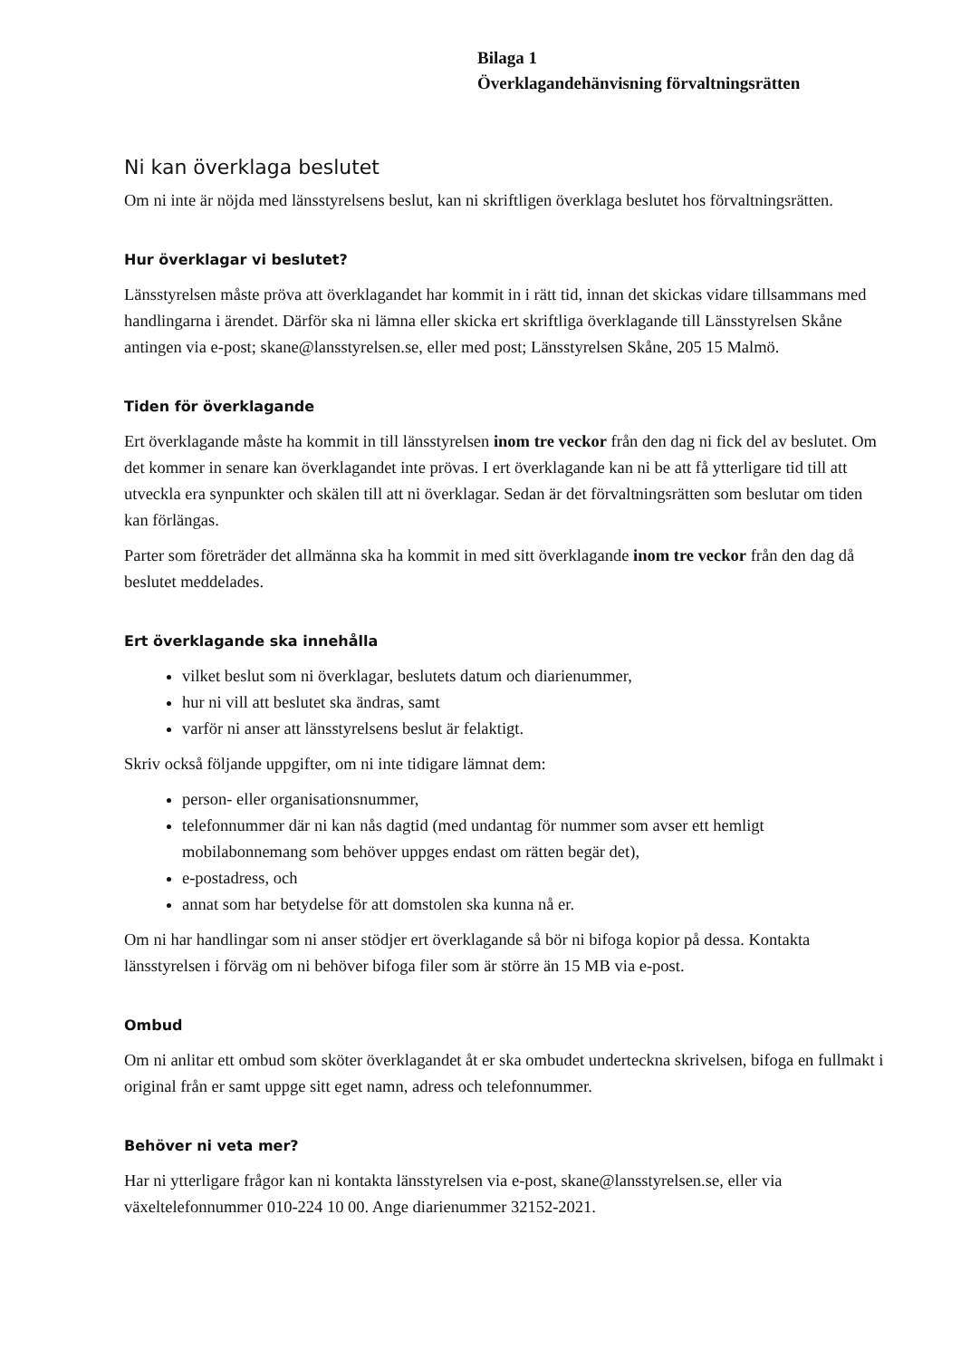Bilaga 1
Överklagandehänvisning förvaltningsrätten
Ni kan överklaga beslutet
Om ni inte är nöjda med länsstyrelsens beslut, kan ni skriftligen överklaga beslutet hos förvaltningsrätten.
Hur överklagar vi beslutet?
Länsstyrelsen måste pröva att överklagandet har kommit in i rätt tid, innan det skickas vidare tillsammans med handlingarna i ärendet. Därför ska ni lämna eller skicka ert skriftliga överklagande till Länsstyrelsen Skåne antingen via e-post; skane@lansstyrelsen.se, eller med post; Länsstyrelsen Skåne, 205 15 Malmö.
Tiden för överklagande
Ert överklagande måste ha kommit in till länsstyrelsen inom tre veckor från den dag ni fick del av beslutet. Om det kommer in senare kan överklagandet inte prövas. I ert överklagande kan ni be att få ytterligare tid till att utveckla era synpunkter och skälen till att ni överklagar. Sedan är det förvaltningsrätten som beslutar om tiden kan förlängas.
Parter som företräder det allmänna ska ha kommit in med sitt överklagande inom tre veckor från den dag då beslutet meddelades.
Ert överklagande ska innehålla
vilket beslut som ni överklagar, beslutets datum och diarienummer,
hur ni vill att beslutet ska ändras, samt
varför ni anser att länsstyrelsens beslut är felaktigt.
Skriv också följande uppgifter, om ni inte tidigare lämnat dem:
person- eller organisationsnummer,
telefonnummer där ni kan nås dagtid (med undantag för nummer som avser ett hemligt mobilabonnemang som behöver uppges endast om rätten begär det),
e-postadress, och
annat som har betydelse för att domstolen ska kunna nå er.
Om ni har handlingar som ni anser stödjer ert överklagande så bör ni bifoga kopior på dessa. Kontakta länsstyrelsen i förväg om ni behöver bifoga filer som är större än 15 MB via e-post.
Ombud
Om ni anlitar ett ombud som sköter överklagandet åt er ska ombudet underteckna skrivelsen, bifoga en fullmakt i original från er samt uppge sitt eget namn, adress och telefonnummer.
Behöver ni veta mer?
Har ni ytterligare frågor kan ni kontakta länsstyrelsen via e-post, skane@lansstyrelsen.se, eller via växeltelefonnummer 010-224 10 00. Ange diarienummer 32152-2021.